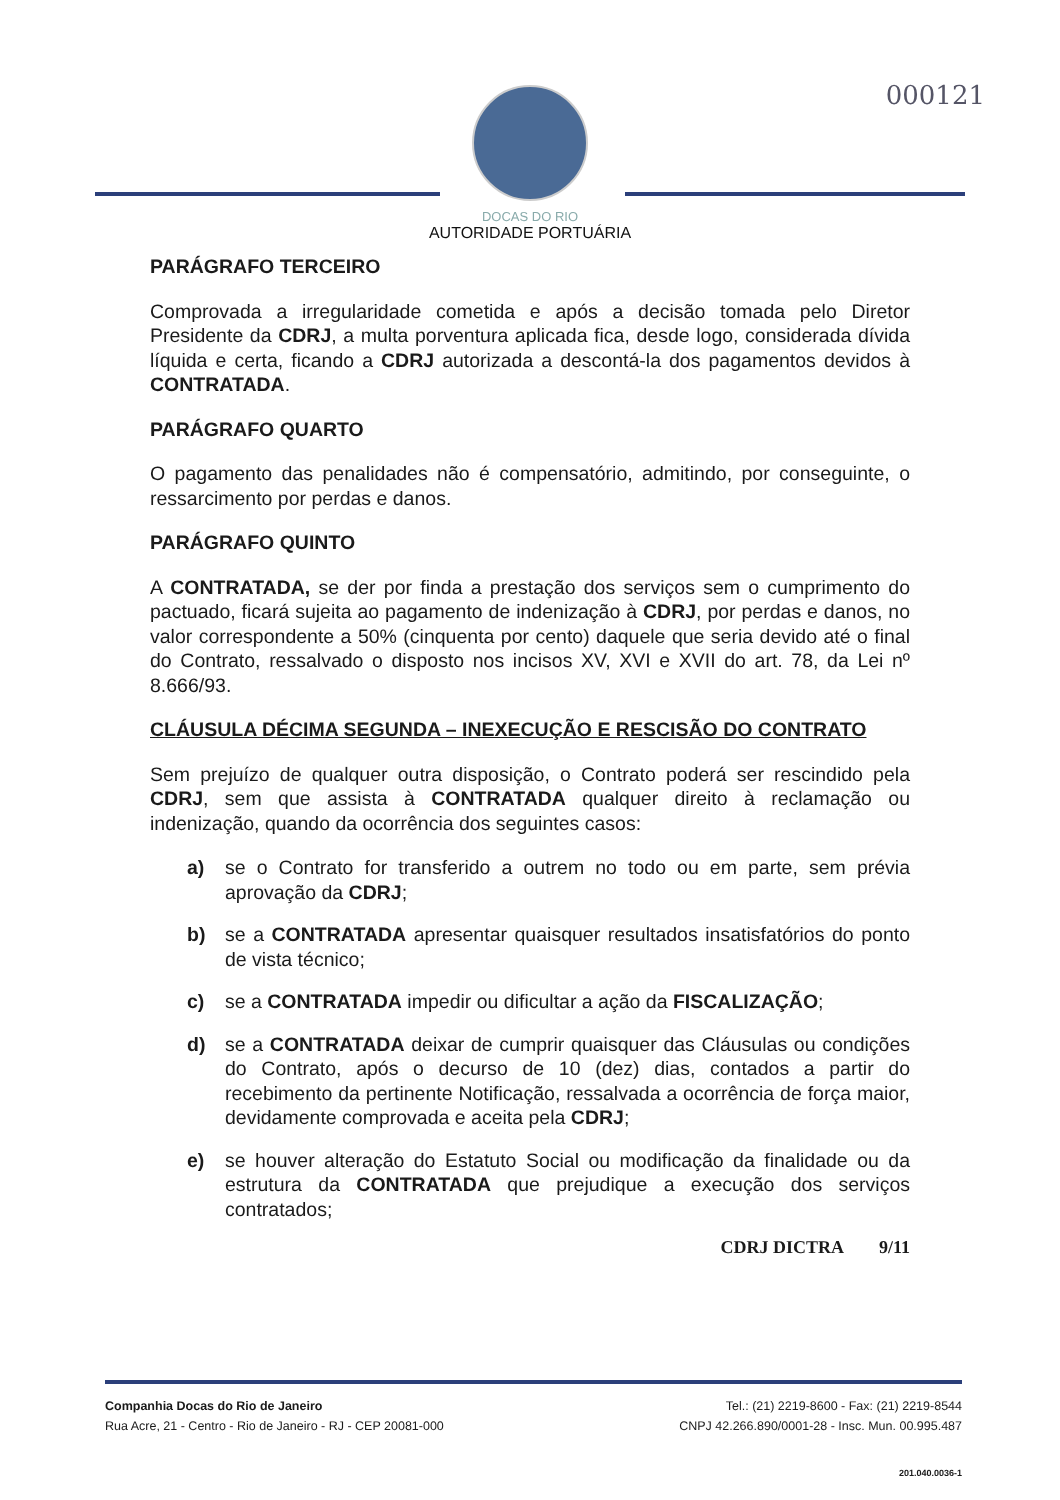000121
DOCAS DO RIO
AUTORIDADE PORTUÁRIA
PARÁGRAFO TERCEIRO
Comprovada a irregularidade cometida e após a decisão tomada pelo Diretor Presidente da CDRJ, a multa porventura aplicada fica, desde logo, considerada dívida líquida e certa, ficando a CDRJ autorizada a descontá-la dos pagamentos devidos à CONTRATADA.
PARÁGRAFO QUARTO
O pagamento das penalidades não é compensatório, admitindo, por conseguinte, o ressarcimento por perdas e danos.
PARÁGRAFO QUINTO
A CONTRATADA, se der por finda a prestação dos serviços sem o cumprimento do pactuado, ficará sujeita ao pagamento de indenização à CDRJ, por perdas e danos, no valor correspondente a 50% (cinquenta por cento) daquele que seria devido até o final do Contrato, ressalvado o disposto nos incisos XV, XVI e XVII do art. 78, da Lei nº 8.666/93.
CLÁUSULA DÉCIMA SEGUNDA – INEXECUÇÃO E RESCISÃO DO CONTRATO
Sem prejuízo de qualquer outra disposição, o Contrato poderá ser rescindido pela CDRJ, sem que assista à CONTRATADA qualquer direito à reclamação ou indenização, quando da ocorrência dos seguintes casos:
a) se o Contrato for transferido a outrem no todo ou em parte, sem prévia aprovação da CDRJ;
b) se a CONTRATADA apresentar quaisquer resultados insatisfatórios do ponto de vista técnico;
c) se a CONTRATADA impedir ou dificultar a ação da FISCALIZAÇÃO;
d) se a CONTRATADA deixar de cumprir quaisquer das Cláusulas ou condições do Contrato, após o decurso de 10 (dez) dias, contados a partir do recebimento da pertinente Notificação, ressalvada a ocorrência de força maior, devidamente comprovada e aceita pela CDRJ;
e) se houver alteração do Estatuto Social ou modificação da finalidade ou da estrutura da CONTRATADA que prejudique a execução dos serviços contratados;
CDRJ DICTRA 9/11
Companhia Docas do Rio de Janeiro
Rua Acre, 21 - Centro - Rio de Janeiro - RJ - CEP 20081-000
Tel.: (21) 2219-8600 - Fax: (21) 2219-8544
CNPJ 42.266.890/0001-28 - Insc. Mun. 00.995.487
201.040.0036-1